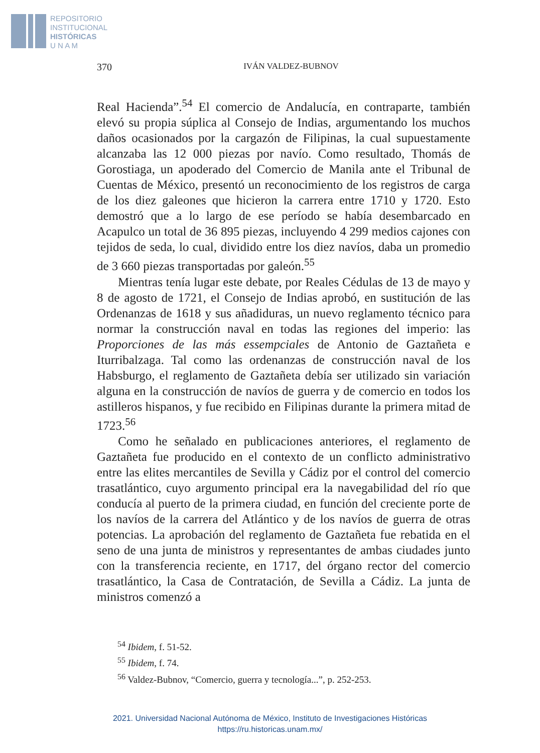REPOSITORIO
INSTITUCIONAL
HISTÓRICAS
U N A M
370 IVÁN VALDEZ-BUBNOV
Real Hacienda”.<sup>54</sup> El comercio de Andalucía, en contraparte, también elevó su propia súplica al Consejo de Indias, argumentando los muchos daños ocasionados por la cargazón de Filipinas, la cual supuestamente alcanzaba las 12 000 piezas por navío. Como resultado, Thomás de Gorostiaga, un apoderado del Comercio de Manila ante el Tribunal de Cuentas de México, presentó un reconocimiento de los registros de carga de los diez galeones que hicieron la carrera entre 1710 y 1720. Esto demostró que a lo largo de ese período se había desembarcado en Acapulco un total de 36 895 piezas, incluyendo 4 299 medios cajones con tejidos de seda, lo cual, dividido entre los diez navíos, daba un promedio de 3 660 piezas transportadas por galeón.<sup>55</sup>
Mientras tenía lugar este debate, por Reales Cédulas de 13 de mayo y 8 de agosto de 1721, el Consejo de Indias aprobó, en sustitución de las Ordenanzas de 1618 y sus añadiduras, un nuevo reglamento técnico para normar la construcción naval en todas las regiones del imperio: las Proporciones de las más essempciales de Antonio de Gaztañeta e Iturribalzaga. Tal como las ordenanzas de construcción naval de los Habsburgo, el reglamento de Gaztañeta debía ser utilizado sin variación alguna en la construcción de navíos de guerra y de comercio en todos los astilleros hispanos, y fue recibido en Filipinas durante la primera mitad de 1723.<sup>56</sup>
Como he señalado en publicaciones anteriores, el reglamento de Gaztañeta fue producido en el contexto de un conflicto administrativo entre las elites mercantiles de Sevilla y Cádiz por el control del comercio trasatlántico, cuyo argumento principal era la navegabilidad del río que conducía al puerto de la primera ciudad, en función del creciente porte de los navíos de la carrera del Atlántico y de los navíos de guerra de otras potencias. La aprobación del reglamento de Gaztañeta fue rebatida en el seno de una junta de ministros y representantes de ambas ciudades junto con la transferencia reciente, en 1717, del órgano rector del comercio trasatlántico, la Casa de Contratación, de Sevilla a Cádiz. La junta de ministros comenzó a
<sup>54</sup> Ibidem, f. 51-52.
<sup>55</sup> Ibidem, f. 74.
<sup>56</sup> Valdez-Bubnov, “Comercio, guerra y tecnología...”, p. 252-253.
2021. Universidad Nacional Autónoma de México, Instituto de Investigaciones Históricas
https://ru.historicas.unam.mx/